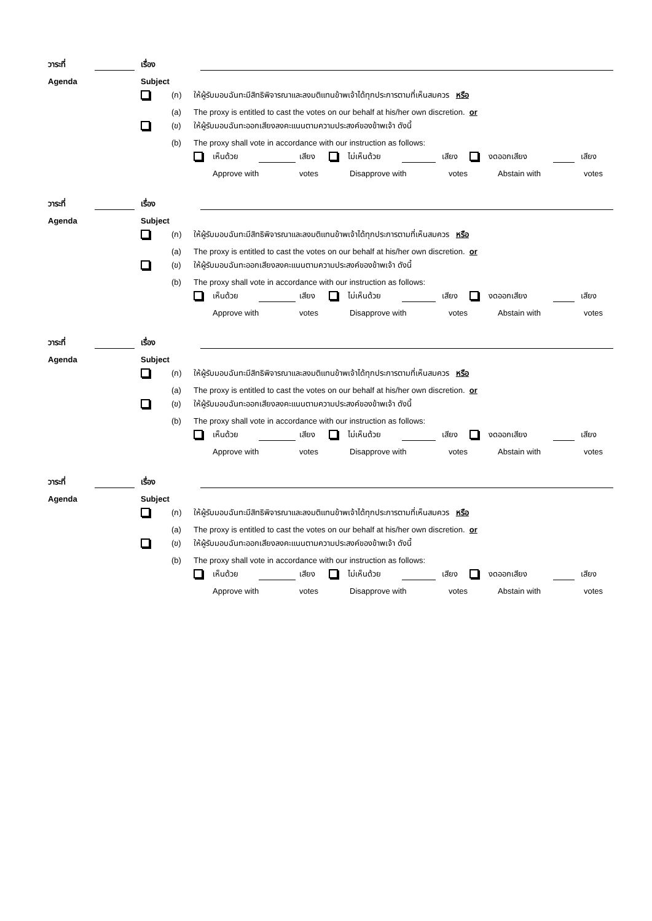วาระที่ เรื่อง
Agenda Subject
(ก) ให้ผู้รับมอบฉันทะมีสิทธิพิจารณาและลงมติแทนข้าพเจ้าได้ทุกประการตามที่เห็นสมควร หรือ
(a) The proxy is entitled to cast the votes on our behalf at his/her own discretion. or
(ข) ให้ผู้รับมอบฉันทะออกเสียงลงคะแนนตามความประสงค์ของข้าพเจ้า ดังนี้
(b) The proxy shall vote in accordance with our instruction as follows:
เห็นด้วย เสียง ไม่เห็นด้วย เสียง งดออกเสียง เสียง
Approve with votes Disapprove with votes Abstain with votes
วาระที่ เรื่อง
Agenda Subject
(ก) ให้ผู้รับมอบฉันทะมีสิทธิพิจารณาและลงมติแทนข้าพเจ้าได้ทุกประการตามที่เห็นสมควร หรือ
(a) The proxy is entitled to cast the votes on our behalf at his/her own discretion. or
(ข) ให้ผู้รับมอบฉันทะออกเสียงลงคะแนนตามความประสงค์ของข้าพเจ้า ดังนี้
(b) The proxy shall vote in accordance with our instruction as follows:
เห็นด้วย เสียง ไม่เห็นด้วย เสียง งดออกเสียง เสียง
Approve with votes Disapprove with votes Abstain with votes
วาระที่ เรื่อง
Agenda Subject
(ก) ให้ผู้รับมอบฉันทะมีสิทธิพิจารณาและลงมติแทนข้าพเจ้าได้ทุกประการตามที่เห็นสมควร หรือ
(a) The proxy is entitled to cast the votes on our behalf at his/her own discretion. or
(ข) ให้ผู้รับมอบฉันทะออกเสียงลงคะแนนตามความประสงค์ของข้าพเจ้า ดังนี้
(b) The proxy shall vote in accordance with our instruction as follows:
เห็นด้วย เสียง ไม่เห็นด้วย เสียง งดออกเสียง เสียง
Approve with votes Disapprove with votes Abstain with votes
วาระที่ เรื่อง
Agenda Subject
(ก) ให้ผู้รับมอบฉันทะมีสิทธิพิจารณาและลงมติแทนข้าพเจ้าได้ทุกประการตามที่เห็นสมควร หรือ
(a) The proxy is entitled to cast the votes on our behalf at his/her own discretion. or
(ข) ให้ผู้รับมอบฉันทะออกเสียงลงคะแนนตามความประสงค์ของข้าพเจ้า ดังนี้
(b) The proxy shall vote in accordance with our instruction as follows:
เห็นด้วย เสียง ไม่เห็นด้วย เสียง งดออกเสียง เสียง
Approve with votes Disapprove with votes Abstain with votes